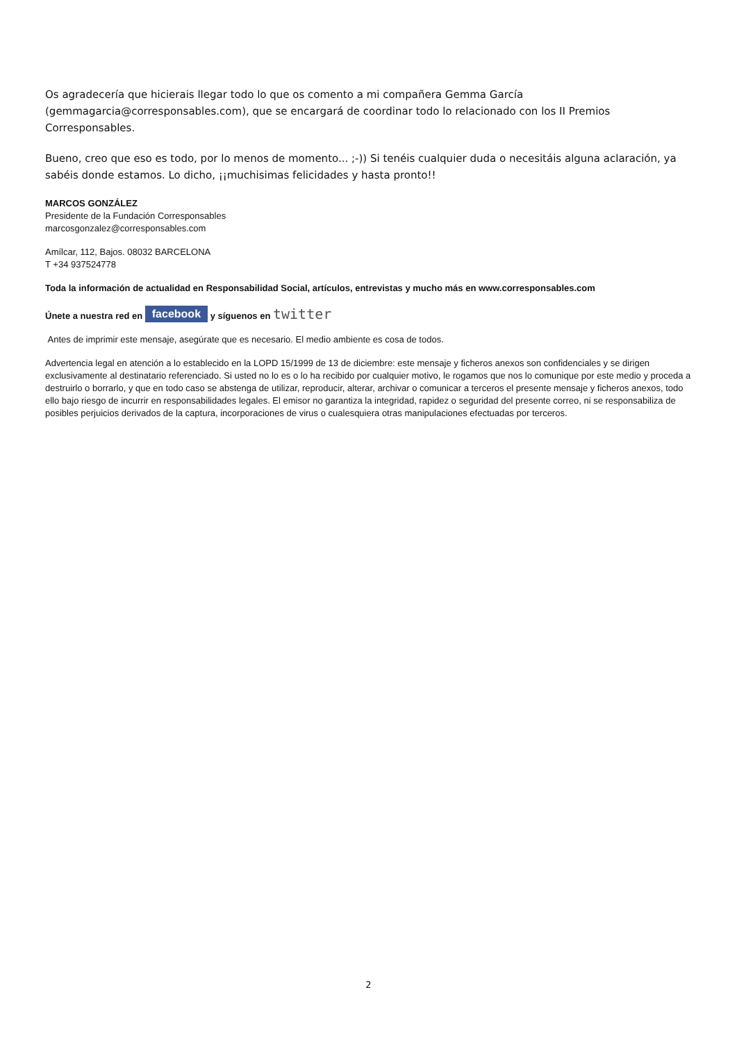Os agradecería que hicierais llegar todo lo que os comento a mi compañera Gemma García (gemmagarcia@corresponsables.com), que se encargará de coordinar todo lo relacionado con los II Premios Corresponsables.
Bueno, creo que eso es todo, por lo menos de momento... ;-)) Si tenéis cualquier duda o necesitáis alguna aclaración, ya sabéis donde estamos. Lo dicho, ¡¡muchisimas felicidades y hasta pronto!!
MARCOS GONZÁLEZ
Presidente de la Fundación Corresponsables
marcosgonzalez@corresponsables.com
Amílcar, 112, Bajos. 08032 BARCELONA
T +34 937524778
Toda la información de actualidad en Responsabilidad Social, artículos, entrevistas y mucho más en www.corresponsables.com
Únete a nuestra red en facebook y síguenos en twitter
Antes de imprimir este mensaje, asegúrate que es necesario. El medio ambiente es cosa de todos.
Advertencia legal en atención a lo establecido en la LOPD 15/1999 de 13 de diciembre: este mensaje y ficheros anexos son confidenciales y se dirigen exclusivamente al destinatario referenciado. Si usted no lo es o lo ha recibido por cualquier motivo, le rogamos que nos lo comunique por este medio y proceda a destruirlo o borrarlo, y que en todo caso se abstenga de utilizar, reproducir, alterar, archivar o comunicar a terceros el presente mensaje y ficheros anexos, todo ello bajo riesgo de incurrir en responsabilidades legales. El emisor no garantiza la integridad, rapidez o seguridad del presente correo, ni se responsabiliza de posibles perjuicios derivados de la captura, incorporaciones de virus o cualesquiera otras manipulaciones efectuadas por terceros.
2